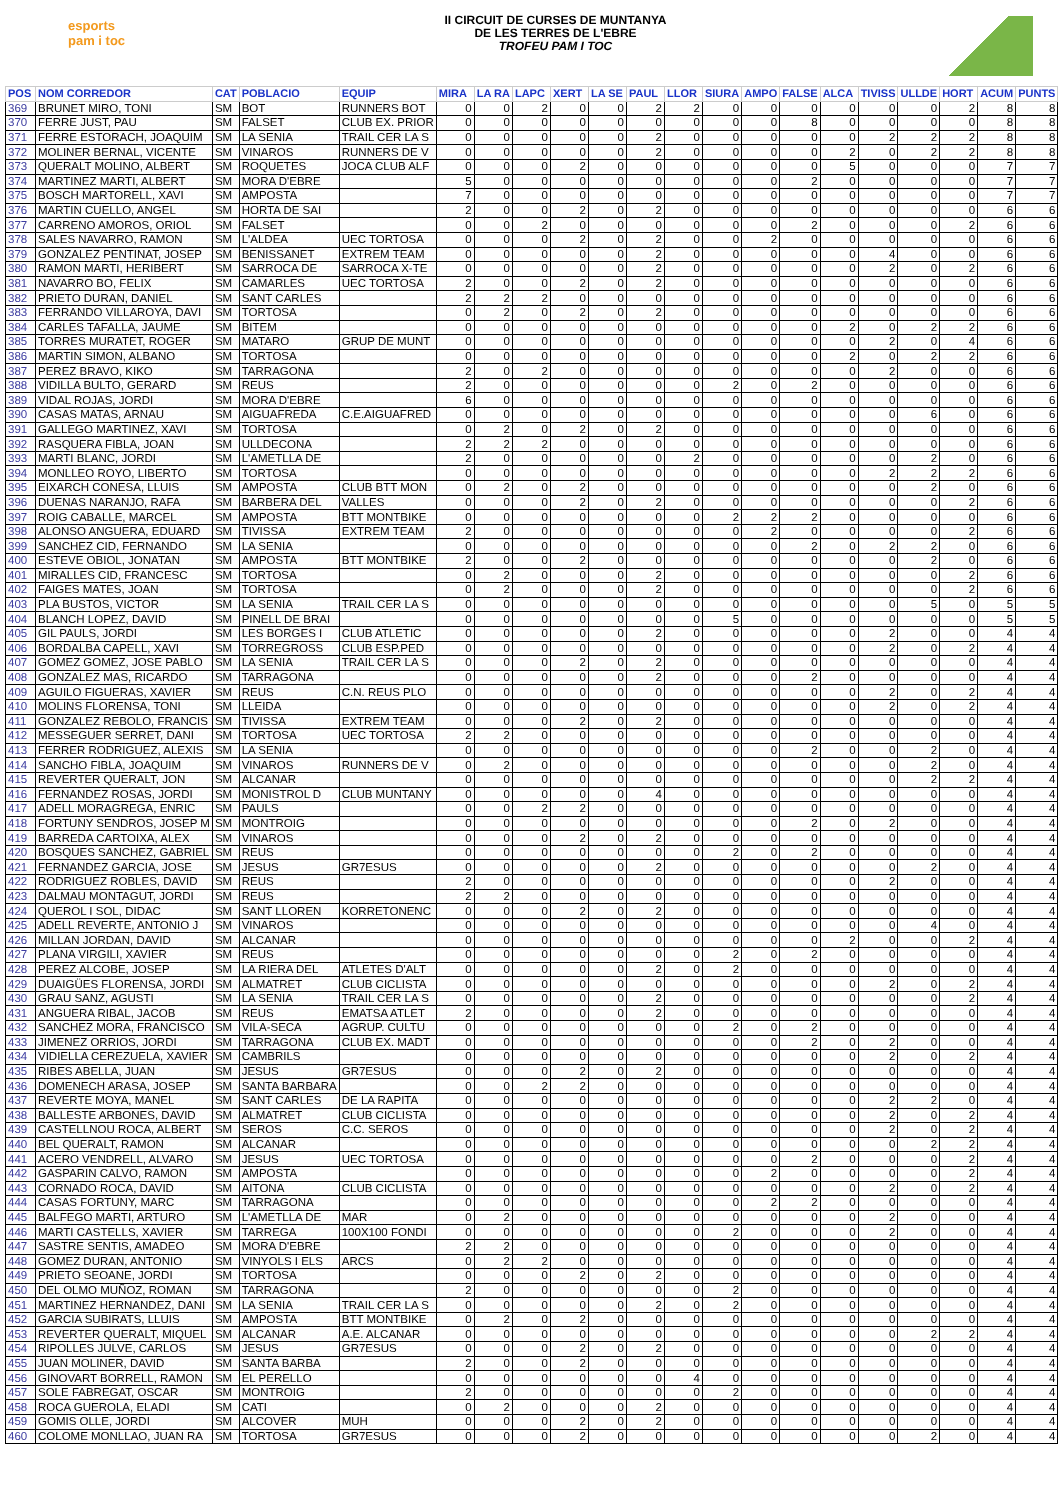esports
pam i toc
II CIRCUIT DE CURSES DE MUNTANYA
DE LES TERRES DE L'EBRE
TROFEU PAM I TOC
| POS | NOM CORREDOR | CAT | POBLACIO | EQUIP | MIRA | LA RA | LAPC | XERT | LA SE | PAUL | LLOR | SIURA | AMPO | FALSE | ALCA | TIVISS | ULLDE | HORT | ACUM | PUNTS |
| --- | --- | --- | --- | --- | --- | --- | --- | --- | --- | --- | --- | --- | --- | --- | --- | --- | --- | --- | --- | --- |
| 369 | BRUNET MIRO, TONI | SM | BOT | RUNNERS BOT | 0 | 0 | 2 | 0 | 0 | 2 | 2 | 0 | 0 | 0 | 0 | 0 | 0 | 2 | 8 | 8 |
| 370 | FERRE JUST, PAU | SM | FALSET | CLUB EX. PRIOR | 0 | 0 | 0 | 0 | 0 | 0 | 0 | 0 | 0 | 8 | 0 | 0 | 0 | 0 | 8 | 8 |
| 371 | FERRE ESTORACH, JOAQUIM | SM | LA SENIA | TRAIL CER LA S | 0 | 0 | 0 | 0 | 0 | 2 | 0 | 0 | 0 | 0 | 0 | 2 | 2 | 2 | 8 | 8 |
| 372 | MOLINER BERNAL, VICENTE | SM | VINAROS | RUNNERS DE V | 0 | 0 | 0 | 0 | 0 | 2 | 0 | 0 | 0 | 0 | 2 | 0 | 2 | 2 | 8 | 8 |
| 373 | QUERALT MOLINO, ALBERT | SM | ROQUETES | JOCA CLUB ALF | 0 | 0 | 0 | 2 | 0 | 0 | 0 | 0 | 0 | 0 | 5 | 0 | 0 | 0 | 7 | 7 |
| 374 | MARTINEZ MARTI, ALBERT | SM | MORA D'EBRE | | 5 | 0 | 0 | 0 | 0 | 0 | 0 | 0 | 0 | 2 | 0 | 0 | 0 | 0 | 7 | 7 |
| 375 | BOSCH MARTORELL, XAVI | SM | AMPOSTA | | 7 | 0 | 0 | 0 | 0 | 0 | 0 | 0 | 0 | 0 | 0 | 0 | 0 | 0 | 7 | 7 |
| 376 | MARTIN CUELLO, ANGEL | SM | HORTA DE SAI | | 2 | 0 | 0 | 2 | 0 | 2 | 0 | 0 | 0 | 0 | 0 | 0 | 0 | 0 | 6 | 6 |
| 377 | CARRENO AMOROS, ORIOL | SM | FALSET | | 0 | 0 | 2 | 0 | 0 | 0 | 0 | 0 | 0 | 2 | 0 | 0 | 0 | 2 | 6 | 6 |
| 378 | SALES NAVARRO, RAMON | SM | L'ALDEA | UEC TORTOSA | 0 | 0 | 0 | 2 | 0 | 2 | 0 | 0 | 2 | 0 | 0 | 0 | 0 | 0 | 6 | 6 |
| 379 | GONZALEZ PENTINAT, JOSEP | SM | BENISSANET | EXTREM TEAM | 0 | 0 | 0 | 0 | 0 | 2 | 0 | 0 | 0 | 0 | 0 | 4 | 0 | 0 | 6 | 6 |
| 380 | RAMON MARTI, HERIBERT | SM | SARROCA DE | SARROCA X-TE | 0 | 0 | 0 | 0 | 0 | 2 | 0 | 0 | 0 | 0 | 0 | 2 | 0 | 2 | 6 | 6 |
| 381 | NAVARRO BO, FELIX | SM | CAMARLES | UEC TORTOSA | 2 | 0 | 0 | 2 | 0 | 2 | 0 | 0 | 0 | 0 | 0 | 0 | 0 | 0 | 6 | 6 |
| 382 | PRIETO DURAN, DANIEL | SM | SANT CARLES | | 2 | 2 | 2 | 0 | 0 | 0 | 0 | 0 | 0 | 0 | 0 | 0 | 0 | 0 | 6 | 6 |
| 383 | FERRANDO VILLAROYA, DAVI | SM | TORTOSA | | 0 | 2 | 0 | 2 | 0 | 2 | 0 | 0 | 0 | 0 | 0 | 0 | 0 | 0 | 6 | 6 |
| 384 | CARLES TAFALLA, JAUME | SM | BITEM | | 0 | 0 | 0 | 0 | 0 | 0 | 0 | 0 | 0 | 0 | 2 | 0 | 2 | 2 | 6 | 6 |
| 385 | TORRES MURATET, ROGER | SM | MATARO | GRUP DE MUNT | 0 | 0 | 0 | 0 | 0 | 0 | 0 | 0 | 0 | 0 | 0 | 2 | 0 | 4 | 6 | 6 |
| 386 | MARTIN SIMON, ALBANO | SM | TORTOSA | | 0 | 0 | 0 | 0 | 0 | 0 | 0 | 0 | 0 | 0 | 2 | 0 | 2 | 2 | 6 | 6 |
| 387 | PEREZ BRAVO, KIKO | SM | TARRAGONA | | 2 | 0 | 2 | 0 | 0 | 0 | 0 | 0 | 0 | 0 | 0 | 2 | 0 | 0 | 6 | 6 |
| 388 | VIDILLA BULTO, GERARD | SM | REUS | | 2 | 0 | 0 | 0 | 0 | 0 | 0 | 2 | 0 | 2 | 0 | 0 | 0 | 0 | 6 | 6 |
| 389 | VIDAL ROJAS, JORDI | SM | MORA D'EBRE | | 6 | 0 | 0 | 0 | 0 | 0 | 0 | 0 | 0 | 0 | 0 | 0 | 0 | 0 | 6 | 6 |
| 390 | CASAS MATAS, ARNAU | SM | AIGUAFREDA | C.E.AIGUAFRED | 0 | 0 | 0 | 0 | 0 | 0 | 0 | 0 | 0 | 0 | 0 | 0 | 6 | 0 | 6 | 6 |
| 391 | GALLEGO MARTINEZ, XAVI | SM | TORTOSA | | 0 | 2 | 0 | 2 | 0 | 2 | 0 | 0 | 0 | 0 | 0 | 0 | 0 | 0 | 6 | 6 |
| 392 | RASQUERA FIBLA, JOAN | SM | ULLDECONA | | 2 | 2 | 2 | 0 | 0 | 0 | 0 | 0 | 0 | 0 | 0 | 0 | 0 | 0 | 6 | 6 |
| 393 | MARTI BLANC, JORDI | SM | L'AMETLLA DE | | 2 | 0 | 0 | 0 | 0 | 0 | 2 | 0 | 0 | 0 | 0 | 0 | 2 | 0 | 6 | 6 |
| 394 | MONLLEO ROYO, LIBERTO | SM | TORTOSA | | 0 | 0 | 0 | 0 | 0 | 0 | 0 | 0 | 0 | 0 | 0 | 2 | 2 | 2 | 6 | 6 |
| 395 | EIXARCH CONESA, LLUIS | SM | AMPOSTA | CLUB BTT MON | 0 | 2 | 0 | 2 | 0 | 0 | 0 | 0 | 0 | 0 | 0 | 0 | 2 | 0 | 6 | 6 |
| 396 | DUENAS NARANJO, RAFA | SM | BARBERA DEL | VALLES | 0 | 0 | 0 | 2 | 0 | 2 | 0 | 0 | 0 | 0 | 0 | 0 | 0 | 2 | 6 | 6 |
| 397 | ROIG CABALLE, MARCEL | SM | AMPOSTA | BTT MONTBIKE | 0 | 0 | 0 | 0 | 0 | 0 | 0 | 2 | 2 | 2 | 0 | 0 | 0 | 0 | 6 | 6 |
| 398 | ALONSO ANGUERA, EDUARD | SM | TIVISSA | EXTREM TEAM | 2 | 0 | 0 | 0 | 0 | 0 | 0 | 0 | 2 | 0 | 0 | 0 | 0 | 2 | 6 | 6 |
| 399 | SANCHEZ CID, FERNANDO | SM | LA SENIA | | 0 | 0 | 0 | 0 | 0 | 0 | 0 | 0 | 0 | 2 | 0 | 2 | 2 | 0 | 6 | 6 |
| 400 | ESTEVE OBIOL, JONATAN | SM | AMPOSTA | BTT MONTBIKE | 2 | 0 | 0 | 2 | 0 | 0 | 0 | 0 | 0 | 0 | 0 | 0 | 2 | 0 | 6 | 6 |
| 401 | MIRALLES CID, FRANCESC | SM | TORTOSA | | 0 | 2 | 0 | 0 | 0 | 2 | 0 | 0 | 0 | 0 | 0 | 0 | 0 | 2 | 6 | 6 |
| 402 | FAIGES MATES, JOAN | SM | TORTOSA | | 0 | 2 | 0 | 0 | 0 | 2 | 0 | 0 | 0 | 0 | 0 | 0 | 0 | 2 | 6 | 6 |
| 403 | PLA BUSTOS, VICTOR | SM | LA SENIA | TRAIL CER LA S | 0 | 0 | 0 | 0 | 0 | 0 | 0 | 0 | 0 | 0 | 0 | 0 | 5 | 0 | 5 | 5 |
| 404 | BLANCH LOPEZ, DAVID | SM | PINELL DE BRAI | | 0 | 0 | 0 | 0 | 0 | 0 | 0 | 5 | 0 | 0 | 0 | 0 | 0 | 0 | 5 | 5 |
| 405 | GIL PAULS, JORDI | SM | LES BORGES I | CLUB ATLETIC | 0 | 0 | 0 | 0 | 0 | 2 | 0 | 0 | 0 | 0 | 0 | 2 | 0 | 0 | 4 | 4 |
| 406 | BORDALBA CAPELL, XAVI | SM | TORREGROSS | CLUB ESP.PED | 0 | 0 | 0 | 0 | 0 | 0 | 0 | 0 | 0 | 0 | 0 | 2 | 0 | 2 | 4 | 4 |
| 407 | GOMEZ GOMEZ, JOSE PABLO | SM | LA SENIA | TRAIL CER LA S | 0 | 0 | 0 | 2 | 0 | 2 | 0 | 0 | 0 | 0 | 0 | 0 | 0 | 0 | 4 | 4 |
| 408 | GONZALEZ MAS, RICARDO | SM | TARRAGONA | | 0 | 0 | 0 | 0 | 0 | 2 | 0 | 0 | 0 | 2 | 0 | 0 | 0 | 0 | 4 | 4 |
| 409 | AGUILO FIGUERAS, XAVIER | SM | REUS | C.N. REUS PLO | 0 | 0 | 0 | 0 | 0 | 0 | 0 | 0 | 0 | 0 | 0 | 2 | 0 | 2 | 4 | 4 |
| 410 | MOLINS FLORENSA, TONI | SM | LLEIDA | | 0 | 0 | 0 | 0 | 0 | 0 | 0 | 0 | 0 | 0 | 0 | 2 | 0 | 2 | 4 | 4 |
| 411 | GONZALEZ REBOLO, FRANCIS | SM | TIVISSA | EXTREM TEAM | 0 | 0 | 0 | 2 | 0 | 2 | 0 | 0 | 0 | 0 | 0 | 0 | 0 | 0 | 4 | 4 |
| 412 | MESSEGUER SERRET, DANI | SM | TORTOSA | UEC TORTOSA | 2 | 2 | 0 | 0 | 0 | 0 | 0 | 0 | 0 | 0 | 0 | 0 | 0 | 0 | 4 | 4 |
| 413 | FERRER RODRIGUEZ, ALEXIS | SM | LA SENIA | | 0 | 0 | 0 | 0 | 0 | 0 | 0 | 0 | 0 | 2 | 0 | 0 | 2 | 0 | 4 | 4 |
| 414 | SANCHO FIBLA, JOAQUIM | SM | VINAROS | RUNNERS DE V | 0 | 2 | 0 | 0 | 0 | 0 | 0 | 0 | 0 | 0 | 0 | 0 | 2 | 0 | 4 | 4 |
| 415 | REVERTER QUERALT, JON | SM | ALCANAR | | 0 | 0 | 0 | 0 | 0 | 0 | 0 | 0 | 0 | 0 | 0 | 0 | 2 | 2 | 4 | 4 |
| 416 | FERNANDEZ ROSAS, JORDI | SM | MONISTROL D | CLUB MUNTANY | 0 | 0 | 0 | 0 | 0 | 4 | 0 | 0 | 0 | 0 | 0 | 0 | 0 | 0 | 4 | 4 |
| 417 | ADELL MORAGREGA, ENRIC | SM | PAULS | | 0 | 0 | 2 | 2 | 0 | 0 | 0 | 0 | 0 | 0 | 0 | 0 | 0 | 0 | 4 | 4 |
| 418 | FORTUNY SENDROS, JOSEP M | SM | MONTROIG | | 0 | 0 | 0 | 0 | 0 | 0 | 0 | 0 | 0 | 2 | 0 | 2 | 0 | 0 | 4 | 4 |
| 419 | BARREDA CARTOIXA, ALEX | SM | VINAROS | | 0 | 0 | 0 | 2 | 0 | 2 | 0 | 0 | 0 | 0 | 0 | 0 | 0 | 0 | 4 | 4 |
| 420 | BOSQUES SANCHEZ, GABRIEL | SM | REUS | | 0 | 0 | 0 | 0 | 0 | 0 | 0 | 2 | 0 | 2 | 0 | 0 | 0 | 0 | 4 | 4 |
| 421 | FERNANDEZ GARCIA, JOSE | SM | JESUS | GR7ESUS | 0 | 0 | 0 | 0 | 0 | 2 | 0 | 0 | 0 | 0 | 0 | 0 | 2 | 0 | 4 | 4 |
| 422 | RODRIGUEZ ROBLES, DAVID | SM | REUS | | 2 | 0 | 0 | 0 | 0 | 0 | 0 | 0 | 0 | 0 | 0 | 2 | 0 | 0 | 4 | 4 |
| 423 | DALMAU MONTAGUT, JORDI | SM | REUS | | 2 | 2 | 0 | 0 | 0 | 0 | 0 | 0 | 0 | 0 | 0 | 0 | 0 | 0 | 4 | 4 |
| 424 | QUEROL I SOL, DIDAC | SM | SANT LLOREN | KORRETONENC | 0 | 0 | 0 | 2 | 0 | 2 | 0 | 0 | 0 | 0 | 0 | 0 | 0 | 0 | 4 | 4 |
| 425 | ADELL REVERTE, ANTONIO J | SM | VINAROS | | 0 | 0 | 0 | 0 | 0 | 0 | 0 | 0 | 0 | 0 | 0 | 0 | 4 | 0 | 4 | 4 |
| 426 | MILLAN JORDAN, DAVID | SM | ALCANAR | | 0 | 0 | 0 | 0 | 0 | 0 | 0 | 0 | 0 | 0 | 2 | 0 | 0 | 2 | 4 | 4 |
| 427 | PLANA VIRGILI, XAVIER | SM | REUS | | 0 | 0 | 0 | 0 | 0 | 0 | 0 | 2 | 0 | 2 | 0 | 0 | 0 | 0 | 4 | 4 |
| 428 | PEREZ ALCOBE, JOSEP | SM | LA RIERA DEL | ATLETES D'ALT | 0 | 0 | 0 | 0 | 0 | 2 | 0 | 2 | 0 | 0 | 0 | 0 | 0 | 0 | 4 | 4 |
| 429 | DUAIGÜES FLORENSA, JORDI | SM | ALMATRET | CLUB CICLISTA | 0 | 0 | 0 | 0 | 0 | 0 | 0 | 0 | 0 | 0 | 0 | 2 | 0 | 2 | 4 | 4 |
| 430 | GRAU SANZ, AGUSTI | SM | LA SENIA | TRAIL CER LA S | 0 | 0 | 0 | 0 | 0 | 2 | 0 | 0 | 0 | 0 | 0 | 0 | 0 | 2 | 4 | 4 |
| 431 | ANGUERA RIBAL, JACOB | SM | REUS | EMATSA ATLET | 2 | 0 | 0 | 0 | 0 | 2 | 0 | 0 | 0 | 0 | 0 | 0 | 0 | 0 | 4 | 4 |
| 432 | SANCHEZ MORA, FRANCISCO | SM | VILA-SECA | AGRUP. CULTU | 0 | 0 | 0 | 0 | 0 | 0 | 0 | 2 | 0 | 2 | 0 | 0 | 0 | 0 | 4 | 4 |
| 433 | JIMENEZ ORRIOS, JORDI | SM | TARRAGONA | CLUB EX. MADT | 0 | 0 | 0 | 0 | 0 | 0 | 0 | 0 | 0 | 2 | 0 | 2 | 0 | 0 | 4 | 4 |
| 434 | VIDIELLA CEREZUELA, XAVIER | SM | CAMBRILS | | 0 | 0 | 0 | 0 | 0 | 0 | 0 | 0 | 0 | 0 | 0 | 2 | 0 | 2 | 4 | 4 |
| 435 | RIBES ABELLA, JUAN | SM | JESUS | GR7ESUS | 0 | 0 | 0 | 2 | 0 | 2 | 0 | 0 | 0 | 0 | 0 | 0 | 0 | 0 | 4 | 4 |
| 436 | DOMENECH ARASA, JOSEP | SM | SANTA BARBARA | | 0 | 0 | 2 | 2 | 0 | 0 | 0 | 0 | 0 | 0 | 0 | 0 | 0 | 0 | 4 | 4 |
| 437 | REVERTE MOYA, MANEL | SM | SANT CARLES | DE LA RAPITA | 0 | 0 | 0 | 0 | 0 | 0 | 0 | 0 | 0 | 0 | 0 | 2 | 2 | 0 | 4 | 4 |
| 438 | BALLESTE ARBONES, DAVID | SM | ALMATRET | CLUB CICLISTA | 0 | 0 | 0 | 0 | 0 | 0 | 0 | 0 | 0 | 0 | 0 | 2 | 0 | 2 | 4 | 4 |
| 439 | CASTELLNOU ROCA, ALBERT | SM | SEROS | C.C. SEROS | 0 | 0 | 0 | 0 | 0 | 0 | 0 | 0 | 0 | 0 | 0 | 2 | 0 | 2 | 4 | 4 |
| 440 | BEL QUERALT, RAMON | SM | ALCANAR | | 0 | 0 | 0 | 0 | 0 | 0 | 0 | 0 | 0 | 0 | 0 | 0 | 2 | 2 | 4 | 4 |
| 441 | ACERO VENDRELL, ALVARO | SM | JESUS | UEC TORTOSA | 0 | 0 | 0 | 0 | 0 | 0 | 0 | 0 | 0 | 2 | 0 | 0 | 0 | 2 | 4 | 4 |
| 442 | GASPARIN CALVO, RAMON | SM | AMPOSTA | | 0 | 0 | 0 | 0 | 0 | 0 | 0 | 0 | 2 | 0 | 0 | 0 | 0 | 2 | 4 | 4 |
| 443 | CORNADO ROCA, DAVID | SM | AITONA | CLUB CICLISTA | 0 | 0 | 0 | 0 | 0 | 0 | 0 | 0 | 0 | 0 | 0 | 2 | 0 | 2 | 4 | 4 |
| 444 | CASAS FORTUNY, MARC | SM | TARRAGONA | | 0 | 0 | 0 | 0 | 0 | 0 | 0 | 0 | 2 | 2 | 0 | 0 | 0 | 0 | 4 | 4 |
| 445 | BALFEGO MARTI, ARTURO | SM | L'AMETLLA DE | MAR | 0 | 2 | 0 | 0 | 0 | 0 | 0 | 0 | 0 | 0 | 0 | 2 | 0 | 0 | 4 | 4 |
| 446 | MARTI CASTELLS, XAVIER | SM | TARREGA | 100X100 FONDI | 0 | 0 | 0 | 0 | 0 | 0 | 0 | 2 | 0 | 0 | 0 | 2 | 0 | 0 | 4 | 4 |
| 447 | SASTRE SENTIS, AMADEO | SM | MORA D'EBRE | | 2 | 2 | 0 | 0 | 0 | 0 | 0 | 0 | 0 | 0 | 0 | 0 | 0 | 0 | 4 | 4 |
| 448 | GOMEZ DURAN, ANTONIO | SM | VINYOLS I ELS | ARCS | 0 | 2 | 2 | 0 | 0 | 0 | 0 | 0 | 0 | 0 | 0 | 0 | 0 | 0 | 4 | 4 |
| 449 | PRIETO SEOANE, JORDI | SM | TORTOSA | | 0 | 0 | 0 | 2 | 0 | 2 | 0 | 0 | 0 | 0 | 0 | 0 | 0 | 0 | 4 | 4 |
| 450 | DEL OLMO MUÑOZ, ROMAN | SM | TARRAGONA | | 2 | 0 | 0 | 0 | 0 | 0 | 0 | 2 | 0 | 0 | 0 | 0 | 0 | 0 | 4 | 4 |
| 451 | MARTINEZ HERNANDEZ, DANI | SM | LA SENIA | TRAIL CER LA S | 0 | 0 | 0 | 0 | 0 | 2 | 0 | 2 | 0 | 0 | 0 | 0 | 0 | 0 | 4 | 4 |
| 452 | GARCIA SUBIRATS, LLUIS | SM | AMPOSTA | BTT MONTBIKE | 0 | 2 | 0 | 2 | 0 | 0 | 0 | 0 | 0 | 0 | 0 | 0 | 0 | 0 | 4 | 4 |
| 453 | REVERTER QUERALT, MIQUEL | SM | ALCANAR | A.E. ALCANAR | 0 | 0 | 0 | 0 | 0 | 0 | 0 | 0 | 0 | 0 | 0 | 0 | 2 | 2 | 4 | 4 |
| 454 | RIPOLLES JULVE, CARLOS | SM | JESUS | GR7ESUS | 0 | 0 | 0 | 2 | 0 | 2 | 0 | 0 | 0 | 0 | 0 | 0 | 0 | 0 | 4 | 4 |
| 455 | JUAN MOLINER, DAVID | SM | SANTA BARBA | | 2 | 0 | 0 | 2 | 0 | 0 | 0 | 0 | 0 | 0 | 0 | 0 | 0 | 0 | 4 | 4 |
| 456 | GINOVART BORRELL, RAMON | SM | EL PERELLO | | 0 | 0 | 0 | 0 | 0 | 0 | 4 | 0 | 0 | 0 | 0 | 0 | 0 | 0 | 4 | 4 |
| 457 | SOLE FABREGAT, OSCAR | SM | MONTROIG | | 2 | 0 | 0 | 0 | 0 | 0 | 0 | 2 | 0 | 0 | 0 | 0 | 0 | 0 | 4 | 4 |
| 458 | ROCA GUEROLA, ELADI | SM | CATI | | 0 | 2 | 0 | 0 | 0 | 2 | 0 | 0 | 0 | 0 | 0 | 0 | 0 | 0 | 4 | 4 |
| 459 | GOMIS OLLE, JORDI | SM | ALCOVER | MUH | 0 | 0 | 0 | 2 | 0 | 2 | 0 | 0 | 0 | 0 | 0 | 0 | 0 | 0 | 4 | 4 |
| 460 | COLOME MONLLAO, JUAN RA | SM | TORTOSA | GR7ESUS | 0 | 0 | 0 | 2 | 0 | 0 | 0 | 0 | 0 | 0 | 0 | 0 | 2 | 0 | 4 | 4 |